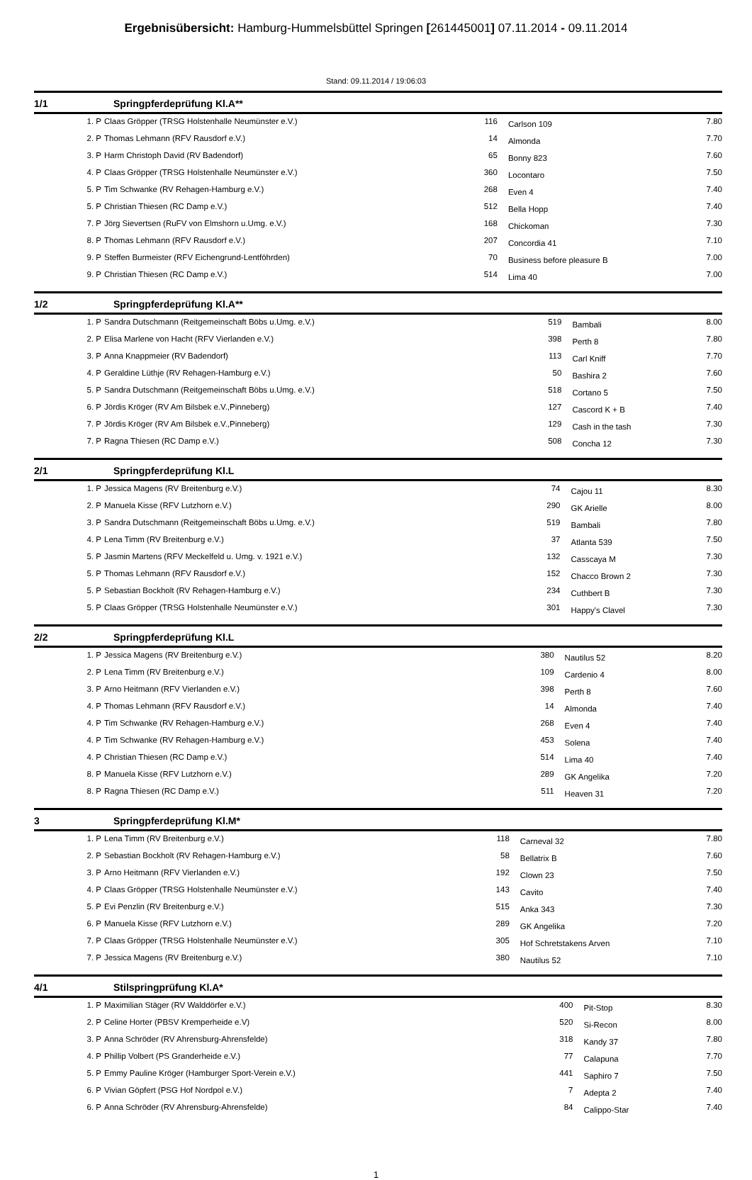Ergebnisübersicht: Hamburg-Hummelsbüttel Springen [261445001] 07.11.2014 - 09.11.2014
Stand: 09.11.2014 / 19:06:03
1/1 Springpferdeprüfung Kl.A**
| 1. P | Claas Gröpper (TRSG Holstenhalle Neumünster e.V.) | 116 | Carlson 109 | 7.80 |
| 2. P | Thomas Lehmann (RFV Rausdorf e.V.) | 14 | Almonda | 7.70 |
| 3. P | Harm Christoph David (RV Badendorf) | 65 | Bonny 823 | 7.60 |
| 4. P | Claas Gröpper (TRSG Holstenhalle Neumünster e.V.) | 360 | Locontaro | 7.50 |
| 5. P | Tim Schwanke (RV Rehagen-Hamburg e.V.) | 268 | Even 4 | 7.40 |
| 5. P | Christian Thiesen (RC Damp e.V.) | 512 | Bella Hopp | 7.40 |
| 7. P | Jörg Sievertsen (RuFV von Elmshorn u.Umg. e.V.) | 168 | Chickoman | 7.30 |
| 8. P | Thomas Lehmann (RFV Rausdorf e.V.) | 207 | Concordia 41 | 7.10 |
| 9. P | Steffen Burmeister (RFV Eichengrund-Lentföhrden) | 70 | Business before pleasure B | 7.00 |
| 9. P | Christian Thiesen (RC Damp e.V.) | 514 | Lima 40 | 7.00 |
1/2 Springpferdeprüfung Kl.A**
| 1. P | Sandra Dutschmann (Reitgemeinschaft Böbs u.Umg. e.V.) | 519 | Bambali | 8.00 |
| 2. P | Elisa Marlene von Hacht (RFV Vierlanden e.V.) | 398 | Perth 8 | 7.80 |
| 3. P | Anna Knappmeier (RV Badendorf) | 113 | Carl Kniff | 7.70 |
| 4. P | Geraldine Lüthje (RV Rehagen-Hamburg e.V.) | 50 | Bashira 2 | 7.60 |
| 5. P | Sandra Dutschmann (Reitgemeinschaft Böbs u.Umg. e.V.) | 518 | Cortano 5 | 7.50 |
| 6. P | Jördis Kröger (RV Am Bilsbek e.V.,Pinneberg) | 127 | Cascord K + B | 7.40 |
| 7. P | Jördis Kröger (RV Am Bilsbek e.V.,Pinneberg) | 129 | Cash in the tash | 7.30 |
| 7. P | Ragna Thiesen (RC Damp e.V.) | 508 | Concha 12 | 7.30 |
2/1 Springpferdeprüfung Kl.L
| 1. P | Jessica Magens (RV Breitenburg e.V.) | 74 | Cajou 11 | 8.30 |
| 2. P | Manuela Kisse (RFV Lutzhorn e.V.) | 290 | GK Arielle | 8.00 |
| 3. P | Sandra Dutschmann (Reitgemeinschaft Böbs u.Umg. e.V.) | 519 | Bambali | 7.80 |
| 4. P | Lena Timm (RV Breitenburg e.V.) | 37 | Atlanta 539 | 7.50 |
| 5. P | Jasmin Martens (RFV Meckelfeld u. Umg. v. 1921 e.V.) | 132 | Casscaya M | 7.30 |
| 5. P | Thomas Lehmann (RFV Rausdorf e.V.) | 152 | Chacco Brown 2 | 7.30 |
| 5. P | Sebastian Bockholt (RV Rehagen-Hamburg e.V.) | 234 | Cuthbert B | 7.30 |
| 5. P | Claas Gröpper (TRSG Holstenhalle Neumünster e.V.) | 301 | Happy's Clavel | 7.30 |
2/2 Springpferdeprüfung Kl.L
| 1. P | Jessica Magens (RV Breitenburg e.V.) | 380 | Nautilus 52 | 8.20 |
| 2. P | Lena Timm (RV Breitenburg e.V.) | 109 | Cardenio 4 | 8.00 |
| 3. P | Arno Heitmann (RFV Vierlanden e.V.) | 398 | Perth 8 | 7.60 |
| 4. P | Thomas Lehmann (RFV Rausdorf e.V.) | 14 | Almonda | 7.40 |
| 4. P | Tim Schwanke (RV Rehagen-Hamburg e.V.) | 268 | Even 4 | 7.40 |
| 4. P | Tim Schwanke (RV Rehagen-Hamburg e.V.) | 453 | Solena | 7.40 |
| 4. P | Christian Thiesen (RC Damp e.V.) | 514 | Lima 40 | 7.40 |
| 8. P | Manuela Kisse (RFV Lutzhorn e.V.) | 289 | GK Angelika | 7.20 |
| 8. P | Ragna Thiesen (RC Damp e.V.) | 511 | Heaven 31 | 7.20 |
3 Springpferdeprüfung Kl.M*
| 1. P | Lena Timm (RV Breitenburg e.V.) | 118 | Carneval 32 | 7.80 |
| 2. P | Sebastian Bockholt (RV Rehagen-Hamburg e.V.) | 58 | Bellatrix B | 7.60 |
| 3. P | Arno Heitmann (RFV Vierlanden e.V.) | 192 | Clown 23 | 7.50 |
| 4. P | Claas Gröpper (TRSG Holstenhalle Neumünster e.V.) | 143 | Cavito | 7.40 |
| 5. P | Evi Penzlin (RV Breitenburg e.V.) | 515 | Anka 343 | 7.30 |
| 6. P | Manuela Kisse (RFV Lutzhorn e.V.) | 289 | GK Angelika | 7.20 |
| 7. P | Claas Gröpper (TRSG Holstenhalle Neumünster e.V.) | 305 | Hof Schretstakens Arven | 7.10 |
| 7. P | Jessica Magens (RV Breitenburg e.V.) | 380 | Nautilus 52 | 7.10 |
4/1 Stilspringprüfung Kl.A*
| 1. P | Maximilian Stäger (RV Walddörfer e.V.) | 400 | Pit-Stop | 8.30 |
| 2. P | Celine Horter (PBSV Kremperheide e.V) | 520 | Si-Recon | 8.00 |
| 3. P | Anna Schröder (RV Ahrensburg-Ahrensfelde) | 318 | Kandy 37 | 7.80 |
| 4. P | Phillip Volbert (PS Granderheide e.V.) | 77 | Calapuna | 7.70 |
| 5. P | Emmy Pauline Kröger (Hamburger Sport-Verein e.V.) | 441 | Saphiro 7 | 7.50 |
| 6. P | Vivian Göpfert (PSG Hof Nordpol e.V.) | 7 | Adepta 2 | 7.40 |
| 6. P | Anna Schröder (RV Ahrensburg-Ahrensfelde) | 84 | Calippo-Star | 7.40 |
1